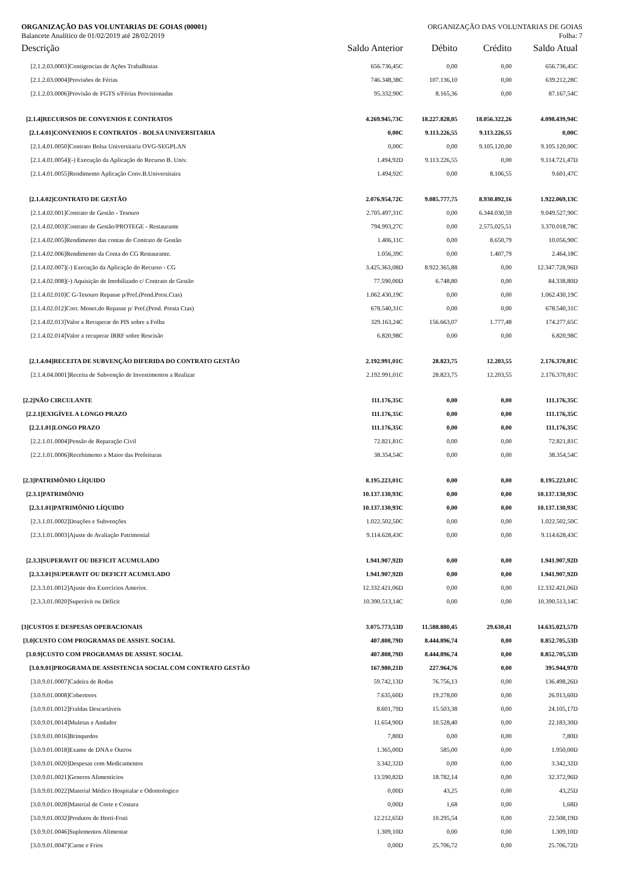ORGANIZAÇÃO DAS VOLUNTARIAS DE GOIAS (00001) ORGANIZAÇÃO DAS VOLUNTARIAS DE GOIAS
Balancete Analítico de 01/02/2019 até 28/02/2019 Folha: 7
| Descrição | Saldo Anterior | Débito | Crédito | Saldo Atual |
| --- | --- | --- | --- | --- |
| [2.1.2.03.0003]Contigencias de Ações Trabalhistas | 656.736,45C | 0,00 | 0,00 | 656.736,45C |
| [2.1.2.03.0004]Provisões de Férias | 746.348,38C | 107.136,10 | 0,00 | 639.212,28C |
| [2.1.2.03.0006]Provisão de FGTS s/Férias Provisionadas | 95.332,90C | 8.165,36 | 0,00 | 87.167,54C |
| [2.1.4]RECURSOS DE CONVENIOS E CONTRATOS | 4.269.945,73C | 18.227.828,05 | 18.056.322,26 | 4.098.439,94C |
| [2.1.4.01]CONVENIOS E CONTRATOS - BOLSA UNIVERSITARIA | 0,00C | 9.113.226,55 | 9.113.226,55 | 0,00C |
| [2.1.4.01.0050]Contrato Bolsa Universitaria OVG-SEGPLAN | 0,00C | 0,00 | 9.105.120,00 | 9.105.120,00C |
| [2.1.4.01.0054](-) Execução da Aplicação do Recurso B. Univ. | 1.494,92D | 9.113.226,55 | 0,00 | 9.114.721,47D |
| [2.1.4.01.0055]Rendimento Aplicação Conv.B.Universitaira | 1.494,92C | 0,00 | 8.106,55 | 9.601,47C |
| [2.1.4.02]CONTRATO DE GESTÃO | 2.076.954,72C | 9.085.777,75 | 8.930.892,16 | 1.922.069,13C |
| [2.1.4.02.001]Contrato de Gestão - Tesouro | 2.705.497,31C | 0,00 | 6.344.030,59 | 9.049.527,90C |
| [2.1.4.02.003]Contrato de Gestão/PROTEGE - Restaurante | 794.993,27C | 0,00 | 2.575.025,51 | 3.370.018,78C |
| [2.1.4.02.005]Rendimento das contas do Contrato de Gestão | 1.406,11C | 0,00 | 8.650,79 | 10.056,90C |
| [2.1.4.02.006]Rendimento da Conta do CG Restaurante. | 1.056,39C | 0,00 | 1.407,79 | 2.464,18C |
| [2.1.4.02.007](-) Execução da Aplicação do Recurso - CG | 3.425.363,08D | 8.922.365,88 | 0,00 | 12.347.728,96D |
| [2.1.4.02.008](-) Aquisição de Imobilizado c/ Contrato de Gestão | 77.590,00D | 6.748,80 | 0,00 | 84.338,80D |
| [2.1.4.02.010]C G-Tesouro Repasse p/Pref.(Pend.Prest.Ctas) | 1.062.430,19C | 0,00 | 0,00 | 1.062.430,19C |
| [2.1.4.02.012]Corr. Monet.do Repasse p/ Pref.(Pend. Presta Ctas) | 678.540,31C | 0,00 | 0,00 | 678.540,31C |
| [2.1.4.02.013]Valor a Recuperar do PIS sobre a Folha | 329.163,24C | 156.663,07 | 1.777,48 | 174.277,65C |
| [2.1.4.02.014]Valor a recuperar IRRF sobre Rescisão | 6.820,98C | 0,00 | 0,00 | 6.820,98C |
| [2.1.4.04]RECEITA DE SUBVENÇÃO DIFERIDA DO CONTRATO GESTÃO | 2.192.991,01C | 28.823,75 | 12.203,55 | 2.176.370,81C |
| [2.1.4.04.0001]Receita de Subvenção de Investimentos a Realizar | 2.192.991,01C | 28.823,75 | 12.203,55 | 2.176.370,81C |
| [2.2]NÃO CIRCULANTE | 111.176,35C | 0,00 | 0,00 | 111.176,35C |
| [2.2.1]EXIGÍVEL A LONGO PRAZO | 111.176,35C | 0,00 | 0,00 | 111.176,35C |
| [2.2.1.01]LONGO PRAZO | 111.176,35C | 0,00 | 0,00 | 111.176,35C |
| [2.2.1.01.0004]Pensão de Reparação Civil | 72.821,81C | 0,00 | 0,00 | 72.821,81C |
| [2.2.1.01.0006]Recebimento a Maior das Prefeituras | 38.354,54C | 0,00 | 0,00 | 38.354,54C |
| [2.3]PATRIMÔNIO LÍQUIDO | 8.195.223,01C | 0,00 | 0,00 | 8.195.223,01C |
| [2.3.1]PATRIMÔNIO | 10.137.130,93C | 0,00 | 0,00 | 10.137.130,93C |
| [2.3.1.01]PATRIMÔNIO LÍQUIDO | 10.137.130,93C | 0,00 | 0,00 | 10.137.130,93C |
| [2.3.1.01.0002]Doações e Subvenções | 1.022.502,50C | 0,00 | 0,00 | 1.022.502,50C |
| [2.3.1.01.0003]Ajuste de Avaliação Patrimonial | 9.114.628,43C | 0,00 | 0,00 | 9.114.628,43C |
| [2.3.3]SUPERAVIT OU DEFICIT ACUMULADO | 1.941.907,92D | 0,00 | 0,00 | 1.941.907,92D |
| [2.3.3.01]SUPERAVIT OU DEFICIT ACUMULADO | 1.941.907,92D | 0,00 | 0,00 | 1.941.907,92D |
| [2.3.3.01.0012]Ajuste dos Exercícios Anterior. | 12.332.421,06D | 0,00 | 0,00 | 12.332.421,06D |
| [2.3.3.01.0020]Superávit ou Déficit | 10.390.513,14C | 0,00 | 0,00 | 10.390.513,14C |
| [3]CUSTOS E DESPESAS OPERACIONAIS | 3.075.773,53D | 11.588.880,45 | 29.630,41 | 14.635.023,57D |
| [3.0]CUSTO COM PROGRAMAS DE ASSIST. SOCIAL | 407.808,79D | 8.444.896,74 | 0,00 | 8.852.705,53D |
| [3.0.9]CUSTO COM PROGRAMAS DE ASSIST. SOCIAL | 407.808,79D | 8.444.896,74 | 0,00 | 8.852.705,53D |
| [3.0.9.01]PROGRAMA DE ASSISTENCIA SOCIAL COM CONTRATO GESTÃO | 167.980,21D | 227.964,76 | 0,00 | 395.944,97D |
| [3.0.9.01.0007]Cadeira de Rodas | 59.742,13D | 76.756,13 | 0,00 | 136.498,26D |
| [3.0.9.01.0008]Cobertores | 7.635,60D | 19.278,00 | 0,00 | 26.913,60D |
| [3.0.9.01.0012]Fraldas Descartáveis | 8.601,79D | 15.503,38 | 0,00 | 24.105,17D |
| [3.0.9.01.0014]Muletas e Andador | 11.654,90D | 10.528,40 | 0,00 | 22.183,30D |
| [3.0.9.01.0016]Brinquedos | 7,80D | 0,00 | 0,00 | 7,80D |
| [3.0.9.01.0018]Exame de DNA e Outros | 1.365,00D | 585,00 | 0,00 | 1.950,00D |
| [3.0.9.01.0020]Despesas com Medicamentos | 3.342,32D | 0,00 | 0,00 | 3.342,32D |
| [3.0.9.01.0021]Generos Alimenticios | 13.590,82D | 18.782,14 | 0,00 | 32.372,96D |
| [3.0.9.01.0022]Material Médico Hospitalar e Odontologico | 0,00D | 43,25 | 0,00 | 43,25D |
| [3.0.9.01.0028]Material de Corte e Costura | 0,00D | 1,68 | 0,00 | 1,68D |
| [3.0.9.01.0032]Produtos de Horti-Fruti | 12.212,65D | 10.295,54 | 0,00 | 22.508,19D |
| [3.0.9.01.0046]Suplementos Alimentar | 1.309,10D | 0,00 | 0,00 | 1.309,10D |
| [3.0.9.01.0047]Carne e Frios | 0,00D | 25.706,72 | 0,00 | 25.706,72D |